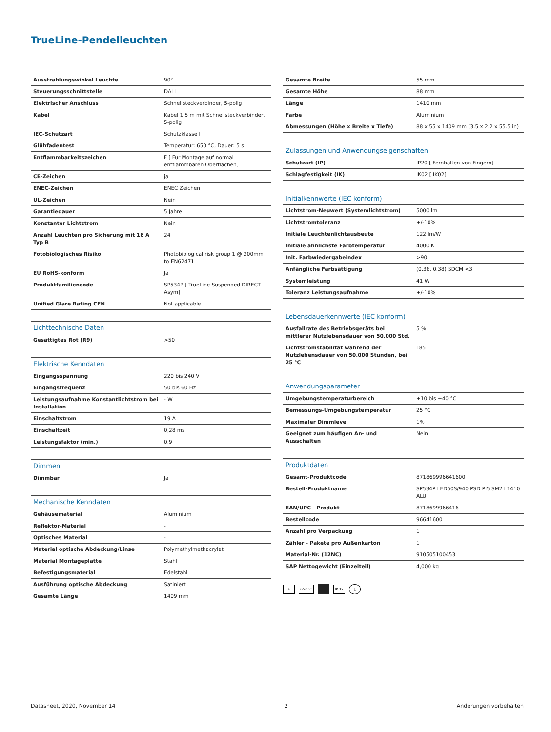TrueLine-Pendelleuchten
| Ausstrahlungswinkel Leuchte | 90° |
| Steuerungsschnittstelle | DALI |
| Elektrischer Anschluss | Schnellsteckverbinder, 5-polig |
| Kabel | Kabel 1,5 m mit Schnellsteckverbinder, 5-polig |
| IEC-Schutzart | Schutzklasse I |
| Glühfadentest | Temperatur: 650 °C, Dauer: 5 s |
| Entflammbarkeitszeichen | F [ Für Montage auf normal entflammbaren Oberflächen] |
| CE-Zeichen | ja |
| ENEC-Zeichen | ENEC Zeichen |
| UL-Zeichen | Nein |
| Garantiedauer | 5 Jahre |
| Konstanter Lichtstrom | Nein |
| Anzahl Leuchten pro Sicherung mit 16 A Typ B | 24 |
| Fotobiologisches Risiko | Photobiological risk group 1 @ 200mm to EN62471 |
| EU RoHS-konform | Ja |
| Produktfamiliencode | SP534P [ TrueLine Suspended DIRECT Asym] |
| Unified Glare Rating CEN | Not applicable |
| Lichttechnische Daten | |
| --- | --- |
| Gesättigtes Rot (R9) | >50 |
| Elektrische Kenndaten | |
| --- | --- |
| Eingangsspannung | 220 bis 240 V |
| Eingangsfrequenz | 50 bis 60 Hz |
| Leistungsaufnahme Konstantlichtstrom bei Installation | - W |
| Einschaltstrom | 19 A |
| Einschaltzeit | 0,28 ms |
| Leistungsfaktor (min.) | 0.9 |
| Dimmen | |
| --- | --- |
| Dimmbar | Ja |
| Mechanische Kenndaten | |
| --- | --- |
| Gehäusematerial | Aluminium |
| Reflektor-Material | - |
| Optisches Material | - |
| Material optische Abdeckung/Linse | Polymethylmethacrylat |
| Material Montageplatte | Stahl |
| Befestigungsmaterial | Edelstahl |
| Ausführung optische Abdeckung | Satiniert |
| Gesamte Länge | 1409 mm |
| Gesamte Breite | 55 mm |
| Gesamte Höhe | 88 mm |
| Länge | 1410 mm |
| Farbe | Aluminium |
| Abmessungen (Höhe x Breite x Tiefe) | 88 x 55 x 1409 mm (3.5 x 2.2 x 55.5 in) |
| Zulassungen und Anwendungseigenschaften | |
| --- | --- |
| Schutzart (IP) | IP20 [ Fernhalten von Fingern] |
| Schlagfestigkeit (IK) | IK02 [ IK02] |
| Initialkennwerte (IEC konform) | |
| --- | --- |
| Lichtstrom-Neuwert (Systemlichtstrom) | 5000 lm |
| Lichtstromtoleranz | +/-10% |
| Initiale Leuchtenlichtausbeute | 122 lm/W |
| Initiale ähnlichste Farbtemperatur | 4000 K |
| Init. Farbwiedergabeindex | >90 |
| Anfängliche Farbsättigung | (0.38, 0.38) SDCM <3 |
| Systemleistung | 41 W |
| Toleranz Leistungsaufnahme | +/-10% |
| Lebensdauerkennwerte (IEC konform) | |
| --- | --- |
| Ausfallrate des Betriebsgeräts bei mittlerer Nutzlebensdauer von 50.000 Std. | 5 % |
| Lichtstromstabilität während der Nutzlebensdauer von 50.000 Stunden, bei 25 °C | L85 |
| Anwendungsparameter | |
| --- | --- |
| Umgebungstemperaturbereich | +10 bis +40 °C |
| Bemessungs-Umgebungstemperatur | 25 °C |
| Maximaler Dimmlevel | 1% |
| Geeignet zum häufigen An- und Ausschalten | Nein |
| Produktdaten | |
| --- | --- |
| Gesamt-Produktcode | 871869996641600 |
| Bestell-Produktname | SP534P LED50S/940 PSD PI5 SM2 L1410 ALU |
| EAN/UPC - Produkt | 8718699966416 |
| Bestellcode | 96641600 |
| Anzahl pro Verpackung | 1 |
| Zähler - Pakete pro Außenkarton | 1 |
| Material-Nr. (12NC) | 910505100453 |
| SAP Nettogewicht (Einzelteil) | 4,000 kg |
F 650°C IK02 ⏚
Datasheet, 2020, November 14 2 Änderungen vorbehalten